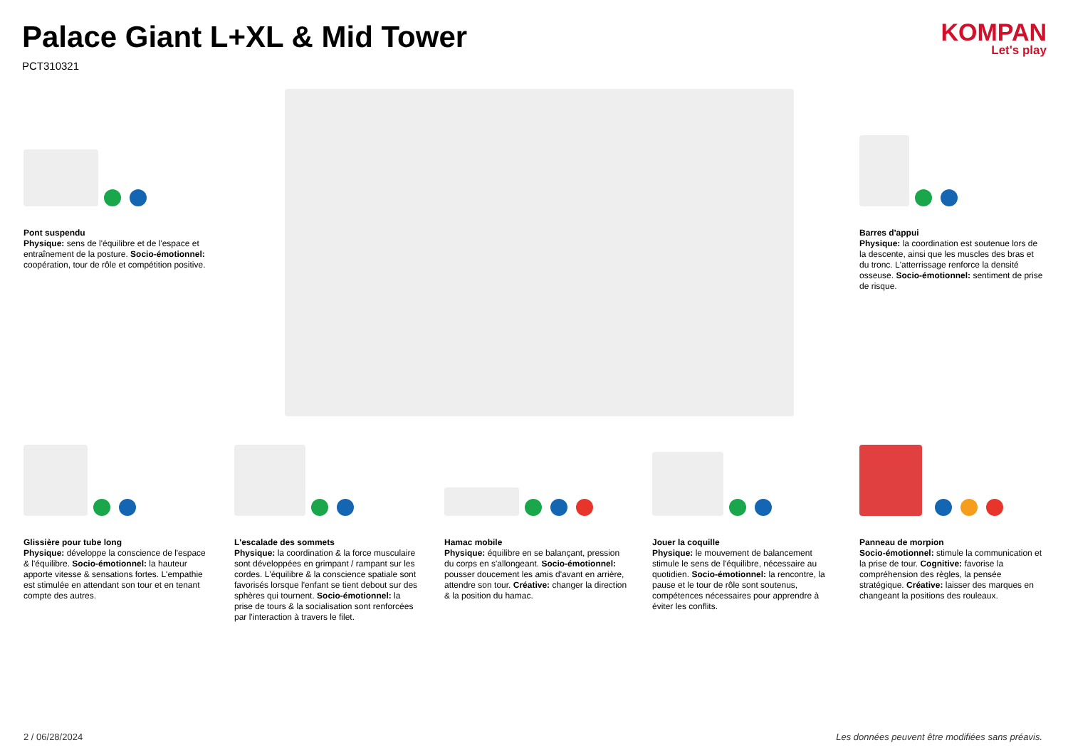Palace Giant L+XL & Mid Tower
PCT310321
KOMPAN
Let's play
Pont suspendu
Physique: sens de l'équilibre et de l'espace et entraînement de la posture. Socio-émotionnel: coopération, tour de rôle et compétition positive.
Barres d'appui
Physique: la coordination est soutenue lors de la descente, ainsi que les muscles des bras et du tronc. L'atterrissage renforce la densité osseuse. Socio-émotionnel: sentiment de prise de risque.
Glissière pour tube long
Physique: développe la conscience de l'espace & l'équilibre. Socio-émotionnel: la hauteur apporte vitesse & sensations fortes. L'empathie est stimulée en attendant son tour et en tenant compte des autres.
L'escalade des sommets
Physique: la coordination & la force musculaire sont développées en grimpant / rampant sur les cordes. L'équilibre & la conscience spatiale sont favorisés lorsque l'enfant se tient debout sur des sphères qui tournent. Socio-émotionnel: la prise de tours & la socialisation sont renforcées par l'interaction à travers le filet.
Hamac mobile
Physique: équilibre en se balançant, pression du corps en s'allongeant. Socio-émotionnel: pousser doucement les amis d'avant en arrière, attendre son tour. Créative: changer la direction & la position du hamac.
Jouer la coquille
Physique: le mouvement de balancement stimule le sens de l'équilibre, nécessaire au quotidien. Socio-émotionnel: la rencontre, la pause et le tour de rôle sont soutenus, compétences nécessaires pour apprendre à éviter les conflits.
Panneau de morpion
Socio-émotionnel: stimule la communication et la prise de tour. Cognitive: favorise la compréhension des règles, la pensée stratégique. Créative: laisser des marques en changeant la positions des rouleaux.
2 / 06/28/2024 Les données peuvent être modifiées sans préavis.